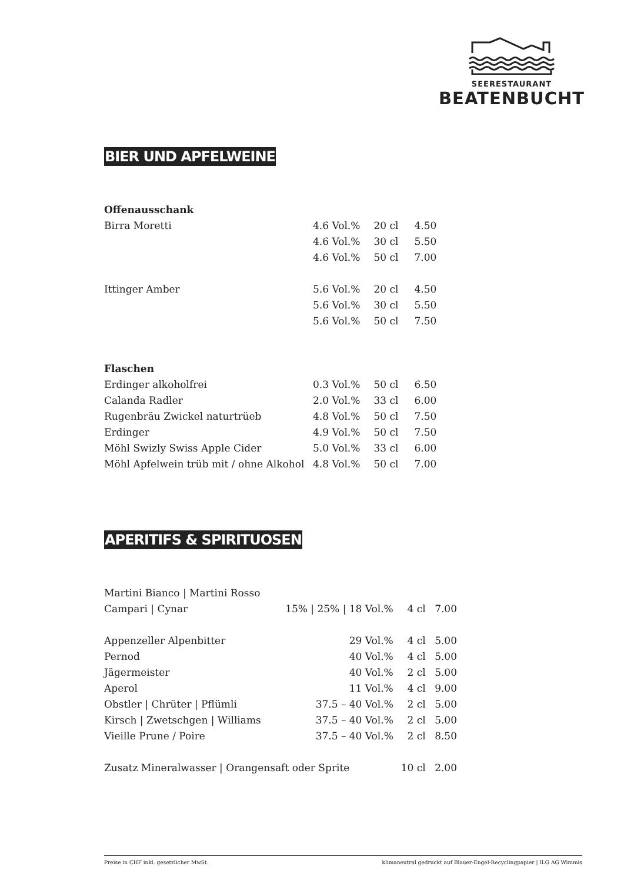SEERESTAURANT
BEATENBUCHT
BIER UND APFELWEINE
| Offenausschank | | | |
| Birra Moretti | 4.6 Vol.% | 20 cl | 4.50 |
| | 4.6 Vol.% | 30 cl | 5.50 |
| | 4.6 Vol.% | 50 cl | 7.00 |
| Ittinger Amber | 5.6 Vol.% | 20 cl | 4.50 |
| | 5.6 Vol.% | 30 cl | 5.50 |
| | 5.6 Vol.% | 50 cl | 7.50 |
| Flaschen | | | |
| Erdinger alkoholfrei | 0.3 Vol.% | 50 cl | 6.50 |
| Calanda Radler | 2.0 Vol.% | 33 cl | 6.00 |
| Rugenbräu Zwickel naturtrüeb | 4.8 Vol.% | 50 cl | 7.50 |
| Erdinger | 4.9 Vol.% | 50 cl | 7.50 |
| Möhl Swizly Swiss Apple Cider | 5.0 Vol.% | 33 cl | 6.00 |
| Möhl Apfelwein trüb mit / ohne Alkohol | 4.8 Vol.% | 50 cl | 7.00 |
APERITIFS & SPIRITUOSEN
| Martini Bianco / Martini Rosso | | | |
| Campari / Cynar | 15% / 25% / 18 Vol.% | 4 cl | 7.00 |
| Appenzeller Alpenbitter | 29 Vol.% | 4 cl | 5.00 |
| Pernod | 40 Vol.% | 4 cl | 5.00 |
| Jägermeister | 40 Vol.% | 2 cl | 5.00 |
| Aperol | 11 Vol.% | 4 cl | 9.00 |
| Obstler / Chrüter / Pflümli | 37.5 – 40 Vol.% | 2 cl | 5.00 |
| Kirsch / Zwetschgen / Williams | 37.5 – 40 Vol.% | 2 cl | 5.00 |
| Vieille Prune / Poire | 37.5 – 40 Vol.% | 2 cl | 8.50 |
| Zusatz Mineralwasser / Orangensaft oder Sprite | | 10 cl | 2.00 |
Preise in CHF inkl. gesetzlicher MwSt. klimaneutral gedruckt auf Blauer-Engel-Recyclingpapier | ILG AG Wimmis